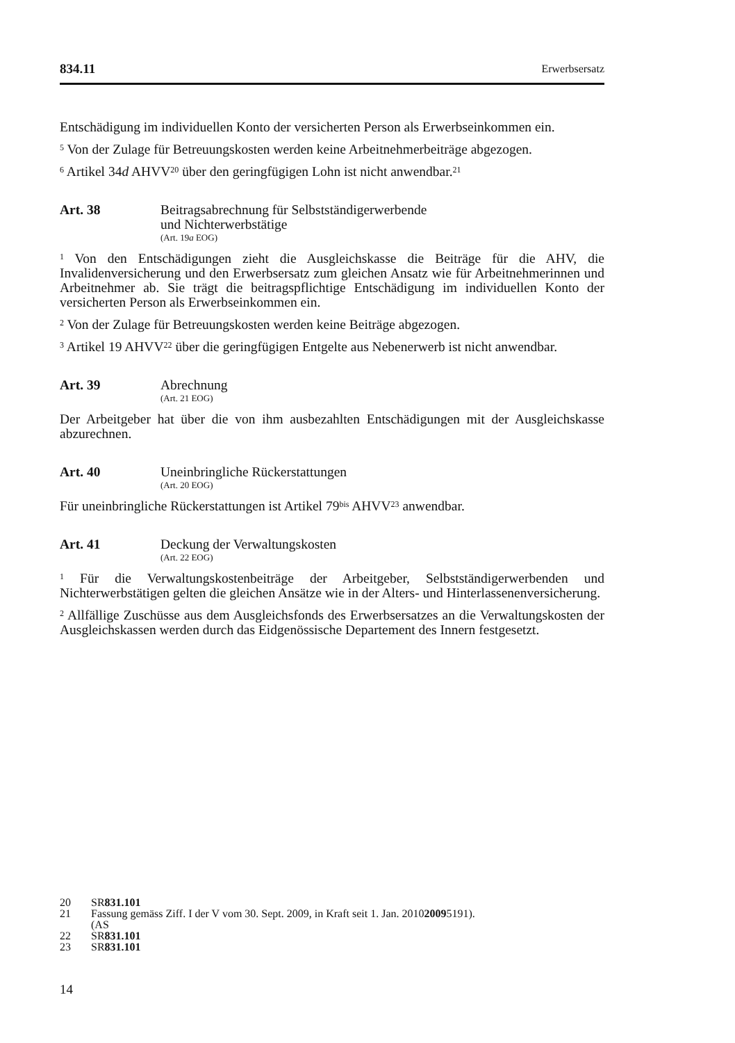834.11 Erwerbsersatz
Entschädigung im individuellen Konto der versicherten Person als Erwerbseinkommen ein.
<sup>5</sup> Von der Zulage für Betreuungskosten werden keine Arbeitnehmerbeiträge abgezogen.
<sup>6</sup> Artikel 34d AHVV<sup>20</sup> über den geringfügigen Lohn ist nicht anwendbar.<sup>21</sup>
Art. 38 Beitragsabrechnung für Selbstständigerwerbende
und Nichterwerbstätige
(Art. 19a EOG)
<sup>1</sup> Von den Entschädigungen zieht die Ausgleichskasse die Beiträge für die AHV, die Invalidenversicherung und den Erwerbsersatz zum gleichen Ansatz wie für Arbeitnehmerinnen und Arbeitnehmer ab. Sie trägt die beitragspflichtige Entschädigung im individuellen Konto der versicherten Person als Erwerbseinkommen ein.
<sup>2</sup> Von der Zulage für Betreuungskosten werden keine Beiträge abgezogen.
<sup>3</sup> Artikel 19 AHVV<sup>22</sup> über die geringfügigen Entgelte aus Nebenerwerb ist nicht anwendbar.
Art. 39 Abrechnung
(Art. 21 EOG)
Der Arbeitgeber hat über die von ihm ausbezahlten Entschädigungen mit der Ausgleichskasse abzurechnen.
Art. 40 Uneinbringliche Rückerstattungen
(Art. 20 EOG)
Für uneinbringliche Rückerstattungen ist Artikel 79<sup>bis</sup> AHVV<sup>23</sup> anwendbar.
Art. 41 Deckung der Verwaltungskosten
(Art. 22 EOG)
<sup>1</sup> Für die Verwaltungskostenbeiträge der Arbeitgeber, Selbstständigerwerbenden und Nichterwerbstätigen gelten die gleichen Ansätze wie in der Alters- und Hinterlassenenversicherung.
<sup>2</sup> Allfällige Zuschüsse aus dem Ausgleichsfonds des Erwerbsersatzes an die Verwaltungskosten der Ausgleichskassen werden durch das Eidgenössische Departement des Innern festgesetzt.
20 SR 831.101
21 Fassung gemäss Ziff. I der V vom 30. Sept. 2009, in Kraft seit 1. Jan. 2010
(AS 2009 5191).
22 SR 831.101
23 SR 831.101
14